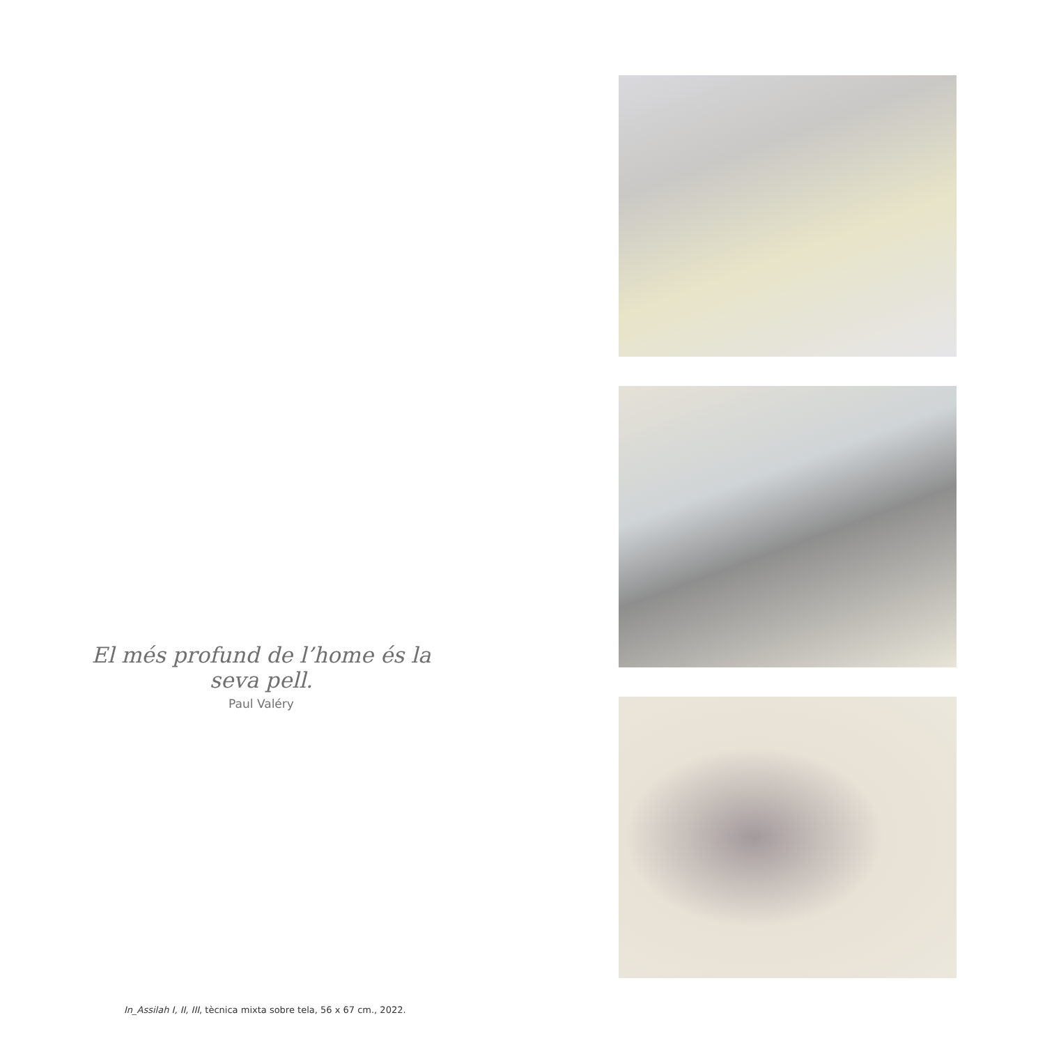El més profund de l’home és la seva pell.
Paul Valéry
In_Assilah I, II, III, tècnica mixta sobre tela, 56 x 67 cm., 2022.